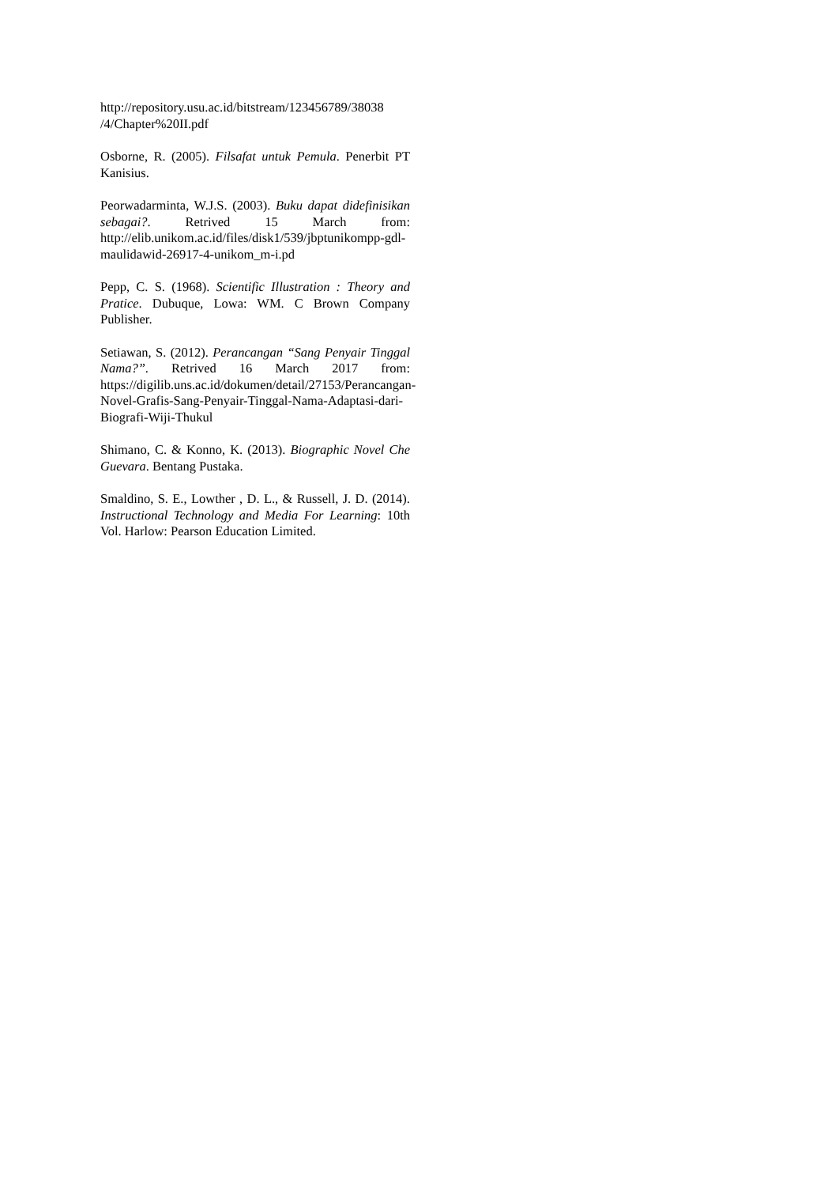http://repository.usu.ac.id/bitstream/123456789/38038 /4/Chapter%20II.pdf
Osborne, R. (2005). Filsafat untuk Pemula. Penerbit PT Kanisius.
Peorwadarminta, W.J.S. (2003). Buku dapat didefinisikan sebagai?. Retrived 15 March from: http://elib.unikom.ac.id/files/disk1/539/jbptunikompp-gdl-maulidawid-26917-4-unikom_m-i.pd
Pepp, C. S. (1968). Scientific Illustration : Theory and Pratice. Dubuque, Lowa: WM. C Brown Company Publisher.
Setiawan, S. (2012). Perancangan “Sang Penyair Tinggal Nama?”. Retrived 16 March 2017 from: https://digilib.uns.ac.id/dokumen/detail/27153/Perancangan-Novel-Grafis-Sang-Penyair-Tinggal-Nama-Adaptasi-dari-Biografi-Wiji-Thukul
Shimano, C. & Konno, K. (2013). Biographic Novel Che Guevara. Bentang Pustaka.
Smaldino, S. E., Lowther , D. L., & Russell, J. D. (2014). Instructional Technology and Media For Learning: 10th Vol. Harlow: Pearson Education Limited.